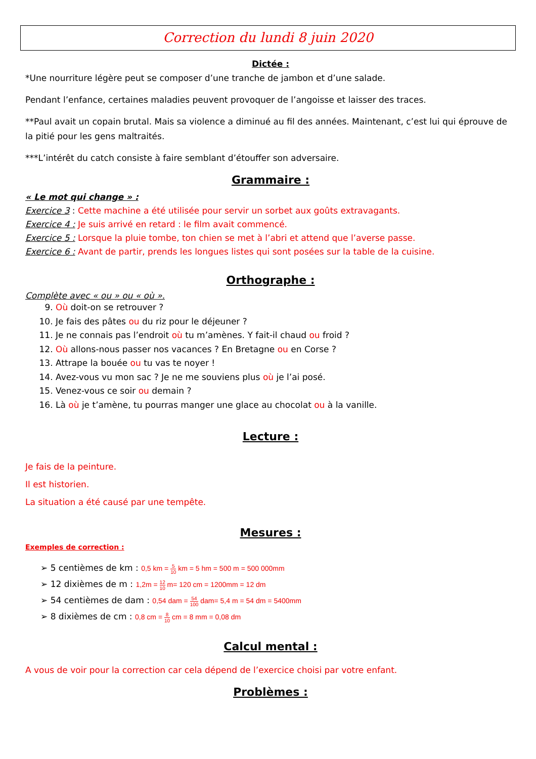Correction du lundi 8 juin 2020
Dictée :
*Une nourriture légère peut se composer d’une tranche de jambon et d’une salade.
Pendant l’enfance, certaines maladies peuvent provoquer de l’angoisse et laisser des traces.
**Paul avait un copain brutal. Mais sa violence a diminué au fil des années. Maintenant, c’est lui qui éprouve de la pitié pour les gens maltraités.
***L’intérêt du catch consiste à faire semblant d’étouffer son adversaire.
Grammaire :
« Le mot qui change » :
Exercice 3 : Cette machine a été utilisée pour servir un sorbet aux goûts extravagants.
Exercice 4 : Je suis arrivé en retard : le film avait commencé.
Exercice 5 : Lorsque la pluie tombe, ton chien se met à l’abri et attend que l’averse passe.
Exercice 6 : Avant de partir, prends les longues listes qui sont posées sur la table de la cuisine.
Orthographe :
Complète avec « ou » ou « où ».
9. Où doit-on se retrouver ?
10. Je fais des pâtes ou du riz pour le déjeuner ?
11. Je ne connais pas l’endroit où tu m’amènes. Y fait-il chaud ou froid ?
12. Où allons-nous passer nos vacances ? En Bretagne ou en Corse ?
13. Attrape la bouée ou tu vas te noyer !
14. Avez-vous vu mon sac ? Je ne me souviens plus où je l’ai posé.
15. Venez-vous ce soir ou demain ?
16. Là où je t’amène, tu pourras manger une glace au chocolat ou à la vanille.
Lecture :
Je fais de la peinture.
Il est historien.
La situation a été causé par une tempête.
Mesures :
Exemples de correction :
➢ 5 centièmes de km : 0,5 km = 5 10 km = 5 hm = 500 m = 500 000mm
➢ 12 dixièmes de m : 1,2m = 12 10 m= 120 cm = 1200mm = 12 dm
➢ 54 centièmes de dam : 0,54 dam = 54 100 dam= 5,4 m = 54 dm = 5400mm
➢ 8 dixièmes de cm : 0,8 cm = 8 10 cm = 8 mm = 0,08 dm
Calcul mental :
A vous de voir pour la correction car cela dépend de l’exercice choisi par votre enfant.
Problèmes :